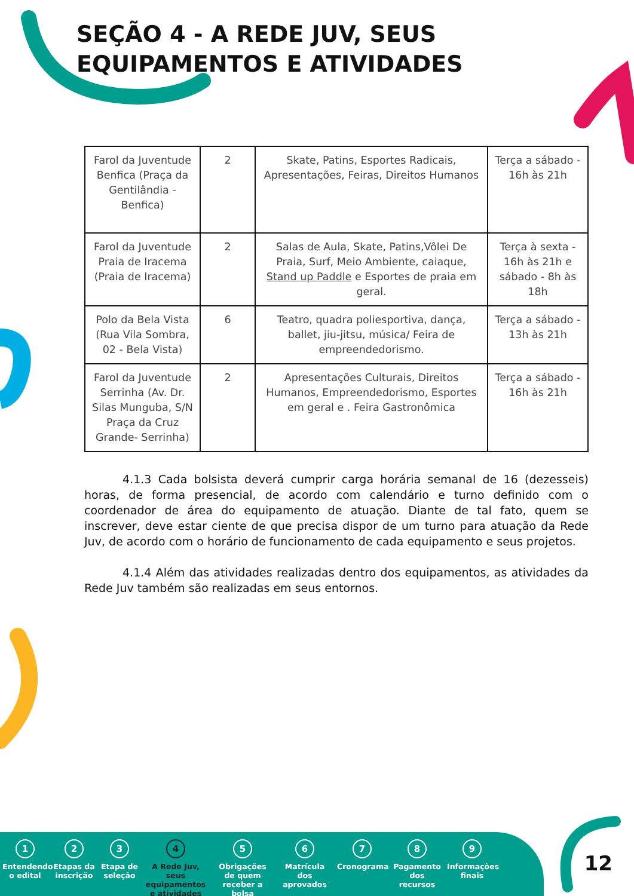SEÇÃO 4 - A REDE JUV, SEUS EQUIPAMENTOS E ATIVIDADES
| Farol da Juventude Benfica (Praça da Gentilândia - Benfica) | 2 | Skate, Patins, Esportes Radicais, Apresentações, Feiras, Direitos Humanos | Terça a sábado - 16h às 21h |
| Farol da Juventude Praia de Iracema (Praia de Iracema) | 2 | Salas de Aula, Skate, Patins,Vôlei De Praia, Surf, Meio Ambiente, caiaque, Stand up Paddle e Esportes de praia em geral. | Terça à sexta - 16h às 21h e sábado - 8h às 18h |
| Polo da Bela Vista (Rua Vila Sombra, 02 - Bela Vista) | 6 | Teatro, quadra poliesportiva, dança, ballet, jiu-jitsu, música/ Feira de empreendedorismo. | Terça a sábado - 13h às 21h |
| Farol da Juventude Serrinha (Av. Dr. Silas Munguba, S/N Praça da Cruz Grande- Serrinha) | 2 | Apresentações Culturais, Direitos Humanos, Empreendedorismo, Esportes em geral e . Feira Gastronômica | Terça a sábado - 16h às 21h |
4.1.3 Cada bolsista deverá cumprir carga horária semanal de 16 (dezesseis) horas, de forma presencial, de acordo com calendário e turno definido com o coordenador de área do equipamento de atuação. Diante de tal fato, quem se inscrever, deve estar ciente de que precisa dispor de um turno para atuação da Rede Juv, de acordo com o horário de funcionamento de cada equipamento e seus projetos.
4.1.4 Além das atividades realizadas dentro dos equipamentos, as atividades da Rede Juv também são realizadas em seus entornos.
1
Entendendo o edital
2
Etapas da inscrição
3
Etapa de seleção
4
A Rede Juv, seus equipamentos e atividades
5
Obrigações de quem receber a bolsa
6
Matrícula dos aprovados
7
Cronograma
8
Pagamento dos recursos
9
Informações finais
12